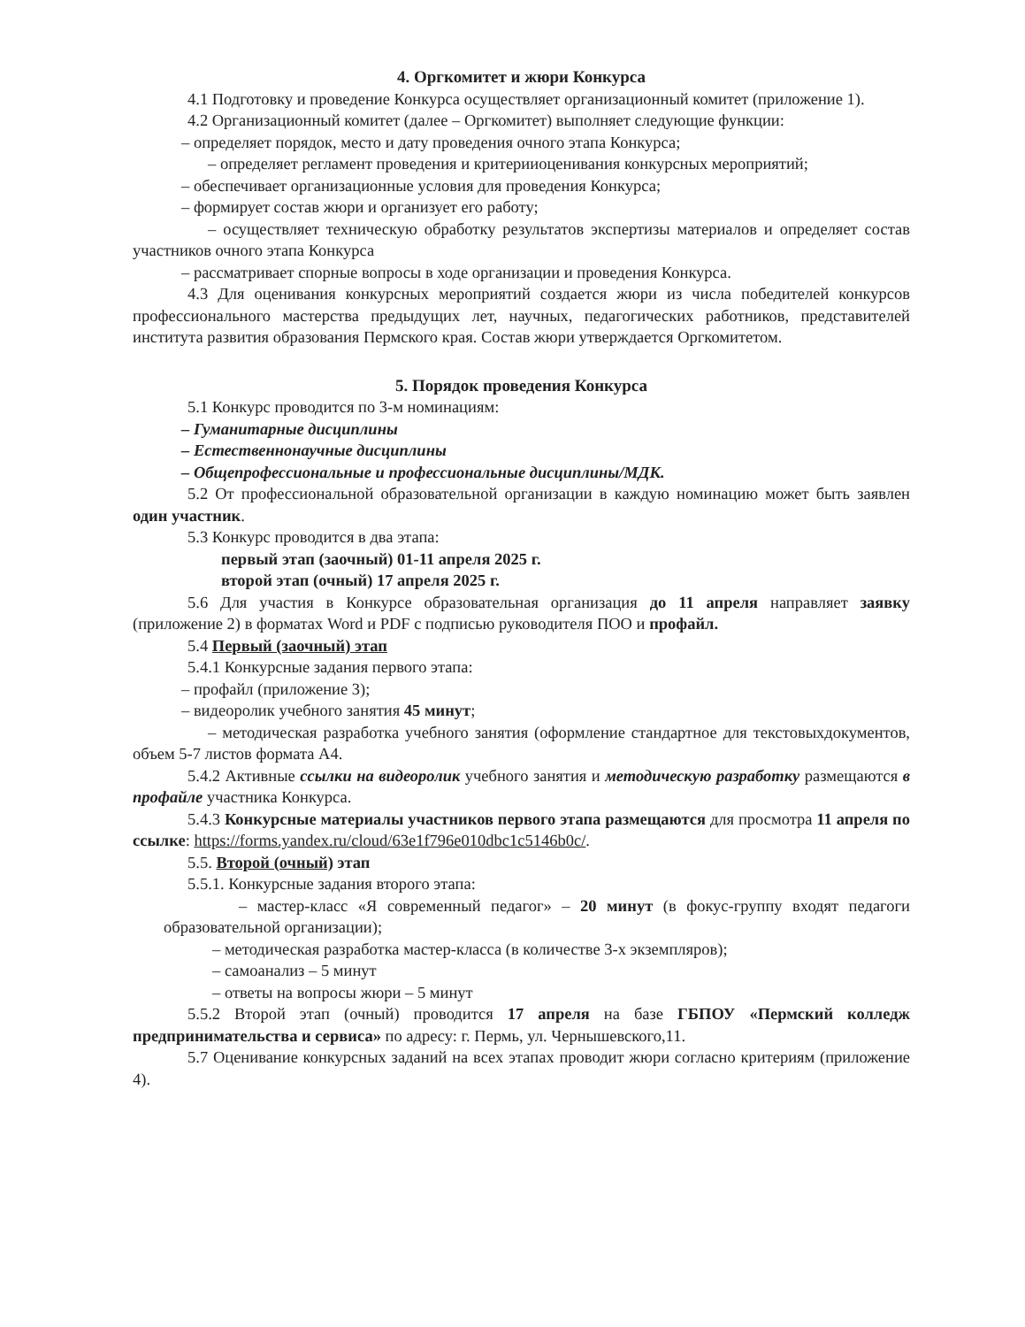4. Оргкомитет и жюри Конкурса
4.1 Подготовку и проведение Конкурса осуществляет организационный комитет (приложение 1).
4.2 Организационный комитет (далее – Оргкомитет) выполняет следующие функции:
– определяет порядок, место и дату проведения очного этапа Конкурса;
– определяет регламент проведения и критерииоценивания конкурсных мероприятий;
– обеспечивает организационные условия для проведения Конкурса;
– формирует состав жюри и организует его работу;
– осуществляет техническую обработку результатов экспертизы материалов и определяет состав участников очного этапа Конкурса
– рассматривает спорные вопросы в ходе организации и проведения Конкурса.
4.3 Для оценивания конкурсных мероприятий создается жюри из числа победителей конкурсов профессионального мастерства предыдущих лет, научных, педагогических работников, представителей института развития образования Пермского края. Состав жюри утверждается Оргкомитетом.
5. Порядок проведения Конкурса
5.1 Конкурс проводится по 3-м номинациям:
– Гуманитарные дисциплины
– Естественнонаучные дисциплины
– Общепрофессиональные и профессиональные дисциплины/МДК.
5.2 От профессиональной образовательной организации в каждую номинацию может быть заявлен один участник.
5.3 Конкурс проводится в два этапа:
первый этап (заочный) 01-11 апреля 2025 г.
второй этап (очный) 17 апреля 2025 г.
5.6 Для участия в Конкурсе образовательная организация до 11 апреля направляет заявку (приложение 2) в форматах Word и PDF с подписью руководителя ПОО и профайл.
5.4 Первый (заочный) этап
5.4.1 Конкурсные задания первого этапа:
– профайл (приложение 3);
– видеоролик учебного занятия 45 минут;
– методическая разработка учебного занятия (оформление стандартное для текстовыхдокументов, объем 5-7 листов формата А4.
5.4.2 Активные ссылки на видеоролик учебного занятия и методическую разработку размещаются в профайле участника Конкурса.
5.4.3 Конкурсные материалы участников первого этапа размещаются для просмотра 11 апреля по ссылке: https://forms.yandex.ru/cloud/63e1f796e010dbc1c5146b0c/.
5.5. Второй (очный) этап
5.5.1. Конкурсные задания второго этапа:
– мастер-класс «Я современный педагог» – 20 минут (в фокус-группу входят педагоги образовательной организации);
– методическая разработка мастер-класса (в количестве 3-х экземпляров);
– самоанализ – 5 минут
– ответы на вопросы жюри – 5 минут
5.5.2 Второй этап (очный) проводится 17 апреля на базе ГБПОУ «Пермский колледж предпринимательства и сервиса» по адресу: г. Пермь, ул. Чернышевского,11.
5.7 Оценивание конкурсных заданий на всех этапах проводит жюри согласно критериям (приложение 4).